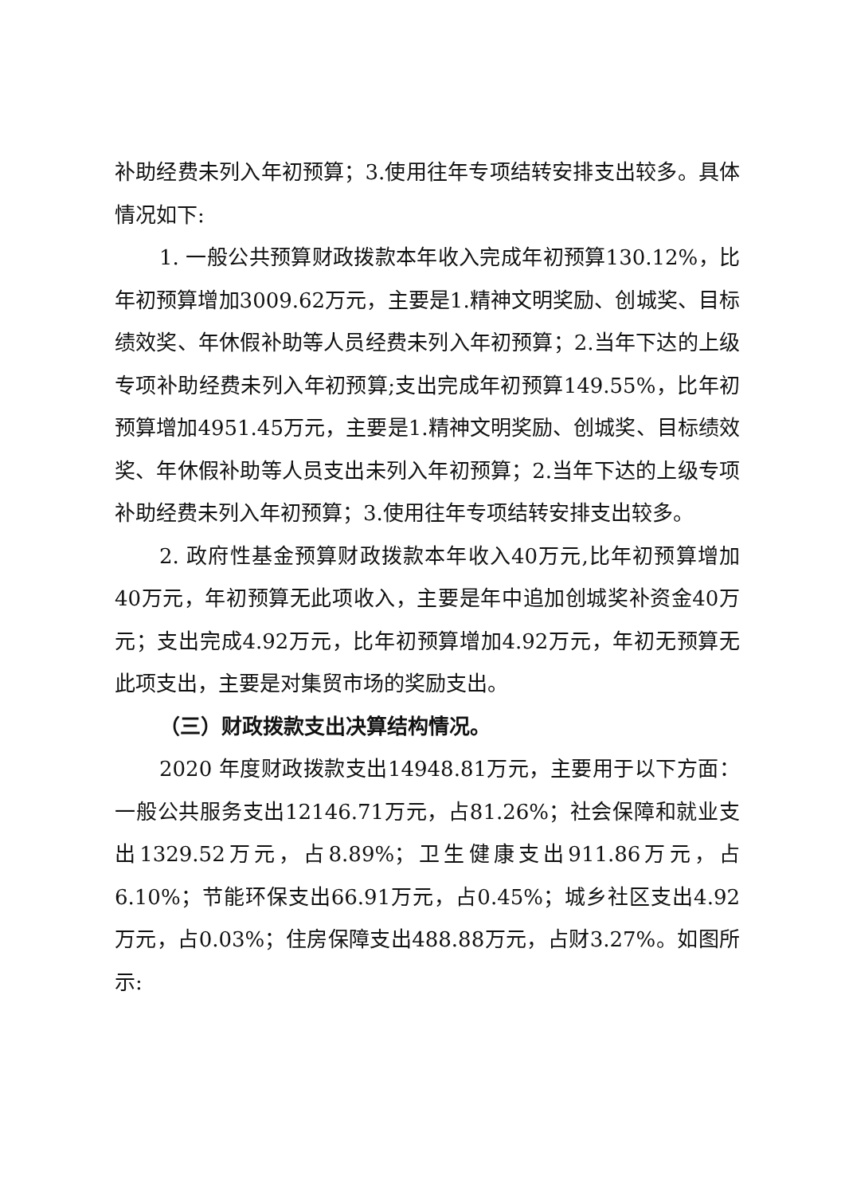补助经费未列入年初预算；3.使用往年专项结转安排支出较多。具体情况如下:
1. 一般公共预算财政拨款本年收入完成年初预算130.12%，比年初预算增加3009.62万元，主要是1.精神文明奖励、创城奖、目标绩效奖、年休假补助等人员经费未列入年初预算；2.当年下达的上级专项补助经费未列入年初预算;支出完成年初预算149.55%，比年初预算增加4951.45万元，主要是1.精神文明奖励、创城奖、目标绩效奖、年休假补助等人员支出未列入年初预算；2.当年下达的上级专项补助经费未列入年初预算；3.使用往年专项结转安排支出较多。
2. 政府性基金预算财政拨款本年收入40万元,比年初预算增加40万元，年初预算无此项收入，主要是年中追加创城奖补资金40万元；支出完成4.92万元，比年初预算增加4.92万元，年初无预算无此项支出，主要是对集贸市场的奖励支出。
（三）财政拨款支出决算结构情况。
2020 年度财政拨款支出14948.81万元，主要用于以下方面：一般公共服务支出12146.71万元，占81.26%；社会保障和就业支出1329.52万元，占8.89%；卫生健康支出911.86万元，占6.10%；节能环保支出66.91万元，占0.45%；城乡社区支出4.92万元，占0.03%；住房保障支出488.88万元，占财3.27%。如图所示: